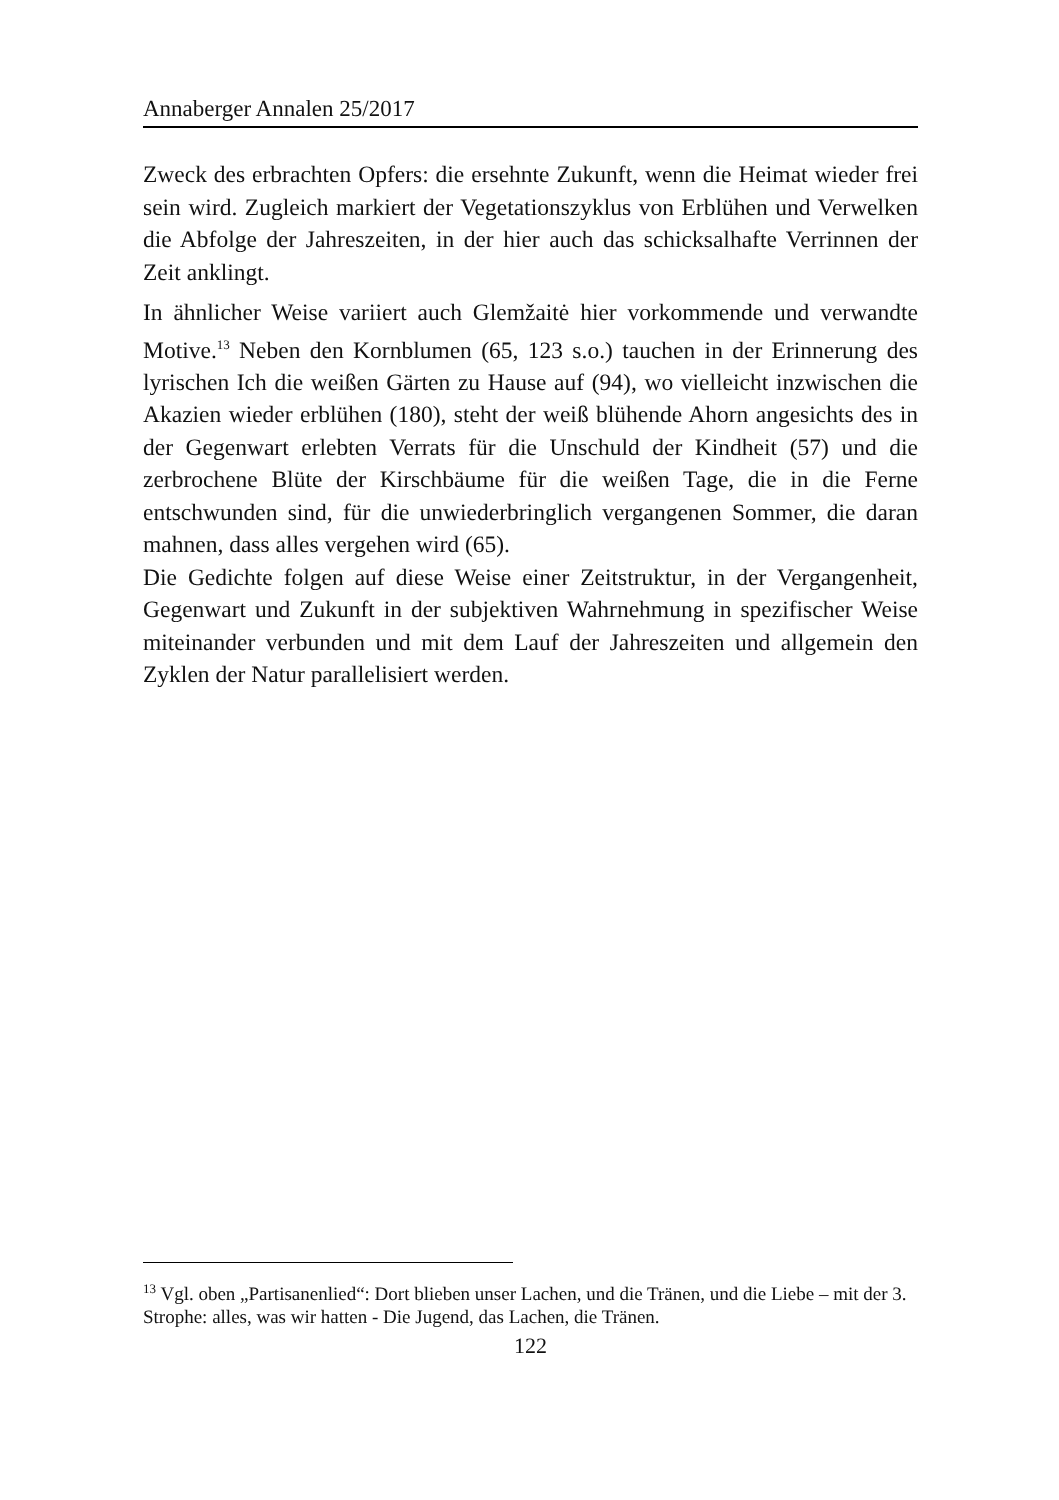Annaberger Annalen 25/2017
Zweck des erbrachten Opfers: die ersehnte Zukunft, wenn die Heimat wieder frei sein wird. Zugleich markiert der Vegetationszyklus von Erblühen und Verwelken die Abfolge der Jahreszeiten, in der hier auch das schicksalhafte Verrinnen der Zeit anklingt.
In ähnlicher Weise variiert auch Glemžaitė hier vorkommende und verwandte Motive.<sup>13</sup> Neben den Kornblumen (65, 123 s.o.) tauchen in der Erinnerung des lyrischen Ich die weißen Gärten zu Hause auf (94), wo vielleicht inzwischen die Akazien wieder erblühen (180), steht der weiß blühende Ahorn angesichts des in der Gegenwart erlebten Verrats für die Unschuld der Kindheit (57) und die zerbrochene Blüte der Kirschbäume für die weißen Tage, die in die Ferne entschwunden sind, für die unwiederbringlich vergangenen Sommer, die daran mahnen, dass alles vergehen wird (65).
Die Gedichte folgen auf diese Weise einer Zeitstruktur, in der Vergangenheit, Gegenwart und Zukunft in der subjektiven Wahrnehmung in spezifischer Weise miteinander verbunden und mit dem Lauf der Jahreszeiten und allgemein den Zyklen der Natur parallelisiert werden.
<sup>13</sup> Vgl. oben „Partisanenlied“: Dort blieben unser Lachen, und die Tränen, und die Liebe – mit der 3. Strophe: alles, was wir hatten - Die Jugend, das Lachen, die Tränen.
122